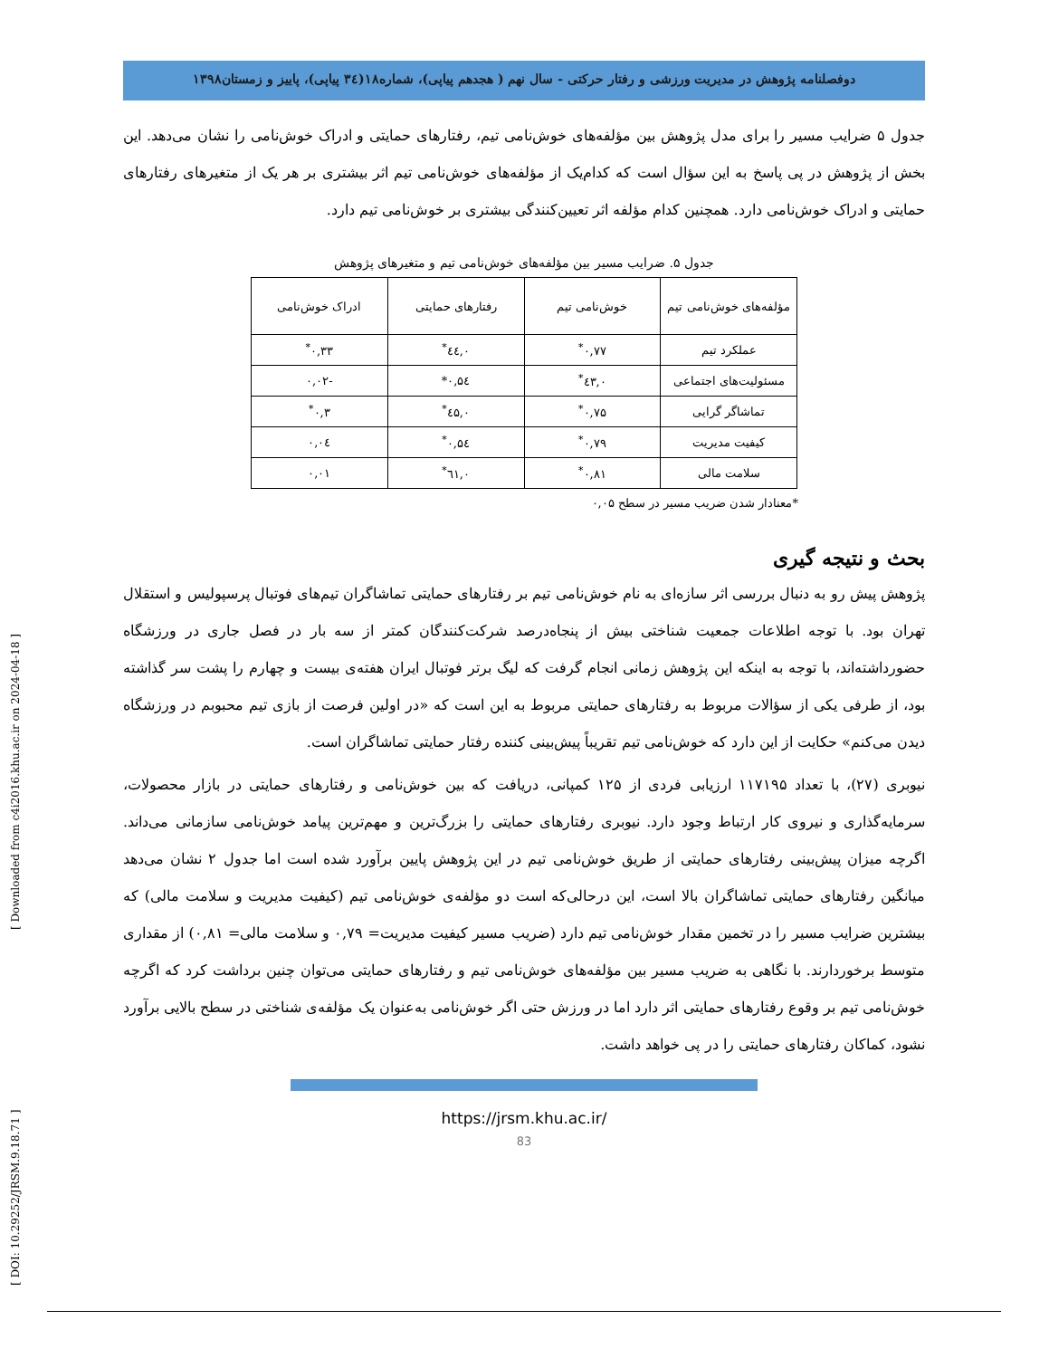[ DOI: 10.29252/JRSM.9.18.71 ] [ Downloaded from c4i2016.khu.ac.ir on 2024-04-18 ]
دوفصلنامه پژوهش در مدیریت ورزشی و رفتار حرکتی - سال نهم ( هجدهم پیاپی)، شماره۱۸(۳٤ پیاپی)، پاییز و زمستان۱۳۹۸
جدول ۵ ضرایب مسیر را برای مدل پژوهش بین مؤلفه‌های خوش‌نامی تیم، رفتارهای حمایتی و ادراک خوش‌نامی را نشان می‌دهد. این بخش از پژوهش در پی پاسخ به این سؤال است که کدام‌یک از مؤلفه‌های خوش‌نامی تیم اثر بیشتری بر هر یک از متغیرهای رفتارهای حمایتی و ادراک خوش‌نامی دارد. همچنین کدام مؤلفه اثر تعیین‌کنندگی بیشتری بر خوش‌نامی تیم دارد.
جدول ۵. ضرایب مسیر بین مؤلفه‌های خوش‌نامی تیم و متغیرهای پژوهش
| مؤلفه‌های خوش‌نامی تیم | خوش‌نامی تیم | رفتارهای حمایتی | ادراک خوش‌نامی |
| عملکرد تیم | ۰,۷۷<sup>*</sup> | ۰,٤٤<sup>*</sup> | ۰,۳۳<sup>*</sup> |
| مسئولیت‌های اجتماعی | ۰,٤۳<sup>*</sup> | ۰,۵٤* | -۰,۰۲ |
| تماشاگر گرایی | ۰,۷۵<sup>*</sup> | ۰,٤۵<sup>*</sup> | ۰,۳<sup>*</sup> |
| کیفیت مدیریت | ۰,۷۹<sup>*</sup> | ۰,۵٤<sup>*</sup> | ۰,۰٤ |
| سلامت مالی | ۰,۸۱<sup>*</sup> | ۰,٦۱<sup>*</sup> | ۰,۰۱ |
*معنادار شدن ضریب مسیر در سطح ۰,۰۵
بحث و نتیجه گیری
پژوهش پیش رو به دنبال بررسی اثر سازه‌ای به نام خوش‌نامی تیم بر رفتارهای حمایتی تماشاگران تیم‌های فوتبال پرسپولیس و استقلال تهران بود. با توجه اطلاعات جمعیت شناختی بیش از پنجاه‌درصد شرکت‌کنندگان کمتر از سه بار در فصل جاری در ورزشگاه حضورداشته‌اند، با توجه به اینکه این پژوهش زمانی انجام گرفت که لیگ برتر فوتبال ایران هفته‌ی بیست و چهارم را پشت سر گذاشته بود، از طرفی یکی از سؤالات مربوط به رفتارهای حمایتی مربوط به این است که «در اولین فرصت از بازی تیم محبوبم در ورزشگاه دیدن می‌کنم» حکایت از این دارد که خوش‌نامی تیم تقریباً پیش‌بینی کننده رفتار حمایتی تماشاگران است.
نیوبری (۲۷)، با تعداد ۱۱۷۱۹۵ ارزیابی فردی از ۱۲۵ کمپانی، دریافت که بین خوش‌نامی و رفتارهای حمایتی در بازار محصولات، سرمایه‌گذاری و نیروی کار ارتباط وجود دارد. نیوبری رفتارهای حمایتی را بزرگ‌ترین و مهم‌ترین پیامد خوش‌نامی سازمانی می‌داند. اگرچه میزان پیش‌بینی رفتارهای حمایتی از طریق خوش‌نامی تیم در این پژوهش پایین برآورد شده است اما جدول ۲ نشان می‌دهد میانگین رفتارهای حمایتی تماشاگران بالا است، این درحالی‌که است دو مؤلفه‌ی خوش‌نامی تیم (کیفیت مدیریت و سلامت مالی) که بیشترین ضرایب مسیر را در تخمین مقدار خوش‌نامی تیم دارد (ضریب مسیر کیفیت مدیریت= ۰,۷۹ و سلامت مالی= ۰,۸۱) از مقداری متوسط برخوردارند. با نگاهی به ضریب مسیر بین مؤلفه‌های خوش‌نامی تیم و رفتارهای حمایتی می‌توان چنین برداشت کرد که اگرچه خوش‌نامی تیم بر وقوع رفتارهای حمایتی اثر دارد اما در ورزش حتی اگر خوش‌نامی به‌عنوان یک مؤلفه‌ی شناختی در سطح بالایی برآورد نشود، کماکان رفتارهای حمایتی را در پی خواهد داشت.
https://jrsm.khu.ac.ir/
83